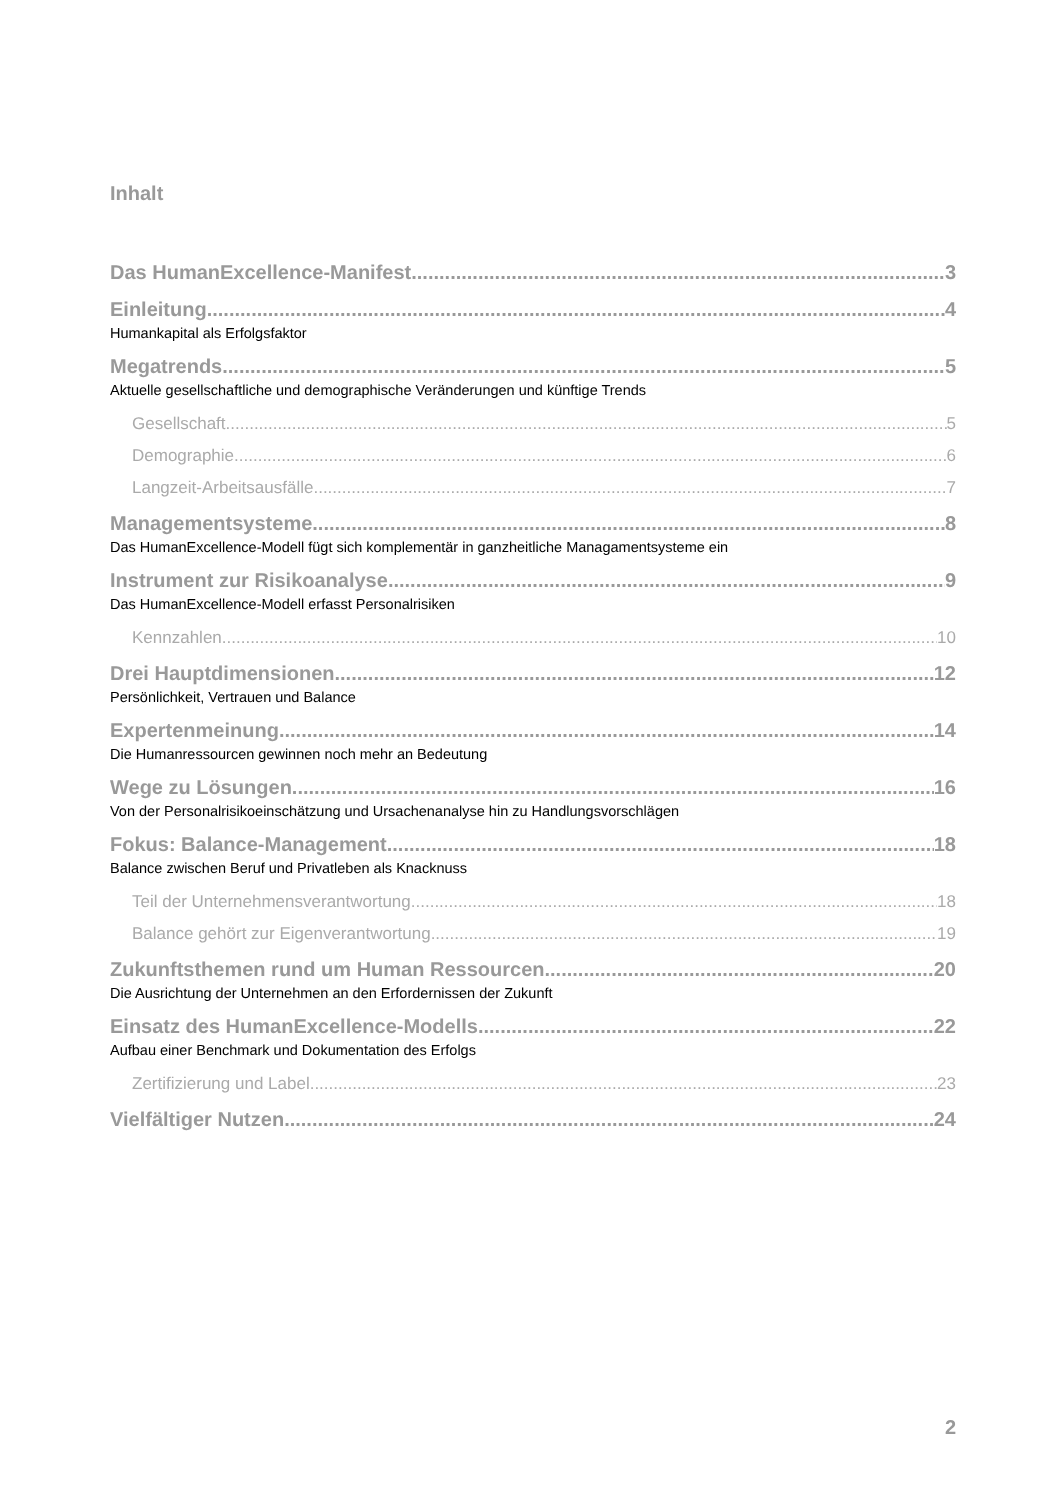Inhalt
Das HumanExcellence-Manifest 3
Einleitung 4
Humankapital als Erfolgsfaktor
Megatrends 5
Aktuelle gesellschaftliche und demographische Veränderungen und künftige Trends
Gesellschaft 5
Demographie 6
Langzeit-Arbeitsausfälle 7
Managementsysteme 8
Das HumanExcellence-Modell fügt sich komplementär in ganzheitliche Managamentsysteme ein
Instrument zur Risikoanalyse 9
Das HumanExcellence-Modell erfasst Personalrisiken
Kennzahlen 10
Drei Hauptdimensionen 12
Persönlichkeit, Vertrauen und Balance
Expertenmeinung 14
Die Humanressourcen gewinnen noch mehr an Bedeutung
Wege zu Lösungen 16
Von der Personalrisikoeinschätzung und Ursachenanalyse hin zu Handlungsvorschlägen
Fokus: Balance-Management 18
Balance zwischen Beruf und Privatleben als Knacknuss
Teil der Unternehmensverantwortung 18
Balance gehört zur Eigenverantwortung 19
Zukunftsthemen rund um Human Ressourcen 20
Die Ausrichtung der Unternehmen an den Erfordernissen der Zukunft
Einsatz des HumanExcellence-Modells 22
Aufbau einer Benchmark und Dokumentation des Erfolgs
Zertifizierung und Label 23
Vielfältiger Nutzen 24
2